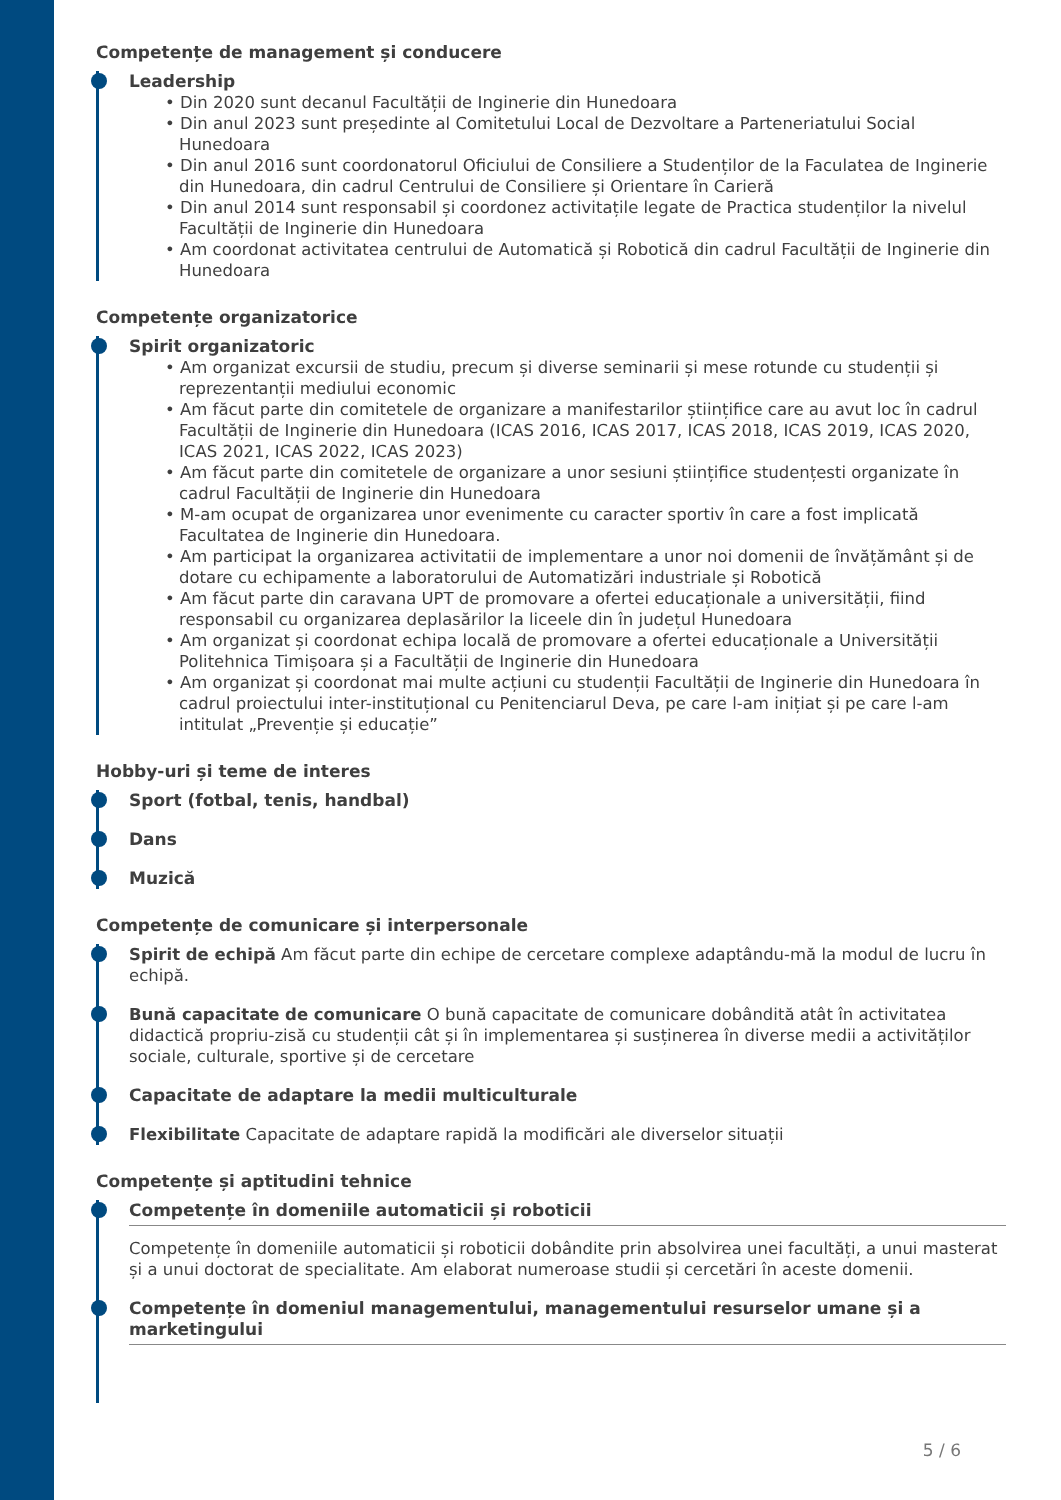Competențe de management și conducere
Leadership
• Din 2020 sunt decanul Facultății de Inginerie din Hunedoara
• Din anul 2023 sunt președinte al Comitetului Local de Dezvoltare a Parteneriatului Social Hunedoara
• Din anul 2016 sunt coordonatorul Oficiului de Consiliere a Studenților de la Faculatea de Inginerie din Hunedoara, din cadrul Centrului de Consiliere și Orientare în Carieră
• Din anul 2014 sunt responsabil și coordonez activitațile legate de Practica studenților la nivelul Facultății de Inginerie din Hunedoara
• Am coordonat activitatea centrului de Automatică și Robotică din cadrul Facultății de Inginerie din Hunedoara
Competențe organizatorice
Spirit organizatoric
• Am organizat excursii de studiu, precum și diverse seminarii și mese rotunde cu studenții și reprezentanții mediului economic
• Am făcut parte din comitetele de organizare a manifestarilor științifice care au avut loc în cadrul Facultății de Inginerie din Hunedoara (ICAS 2016, ICAS 2017, ICAS 2018, ICAS 2019, ICAS 2020, ICAS 2021, ICAS 2022, ICAS 2023)
• Am făcut parte din comitetele de organizare a unor sesiuni științifice studențesti organizate în cadrul Facultății de Inginerie din Hunedoara
• M-am ocupat de organizarea unor evenimente cu caracter sportiv în care a fost implicată Facultatea de Inginerie din Hunedoara.
• Am participat la organizarea activitatii de implementare a unor noi domenii de învățământ și de dotare cu echipamente a laboratorului de Automatizări industriale și Robotică
• Am făcut parte din caravana UPT de promovare a ofertei educaționale a universității, fiind responsabil cu organizarea deplasărilor la liceele din în județul Hunedoara
• Am organizat și coordonat echipa locală de promovare a ofertei educaționale a Universității Politehnica Timișoara și a Facultății de Inginerie din Hunedoara
• Am organizat și coordonat mai multe acțiuni cu studenții Facultății de Inginerie din Hunedoara în cadrul proiectului inter-instituțional cu Penitenciarul Deva, pe care l-am inițiat și pe care l-am intitulat „Prevenție și educație”
Hobby-uri și teme de interes
Sport (fotbal, tenis, handbal)
Dans
Muzică
Competențe de comunicare și interpersonale
Spirit de echipă Am făcut parte din echipe de cercetare complexe adaptându-mă la modul de lucru în echipă.
Bună capacitate de comunicare O bună capacitate de comunicare dobândită atât în activitatea didactică propriu-zisă cu studenții cât și în implementarea și susținerea în diverse medii a activităților sociale, culturale, sportive și de cercetare
Capacitate de adaptare la medii multiculturale
Flexibilitate Capacitate de adaptare rapidă la modificări ale diverselor situații
Competențe și aptitudini tehnice
Competențe în domeniile automaticii și roboticii
Competențe în domeniile automaticii și roboticii dobândite prin absolvirea unei facultăți, a unui masterat și a unui doctorat de specialitate. Am elaborat numeroase studii și cercetări în aceste domenii.
Competențe în domeniul managementului, managementului resurselor umane și a marketingului
5 / 6